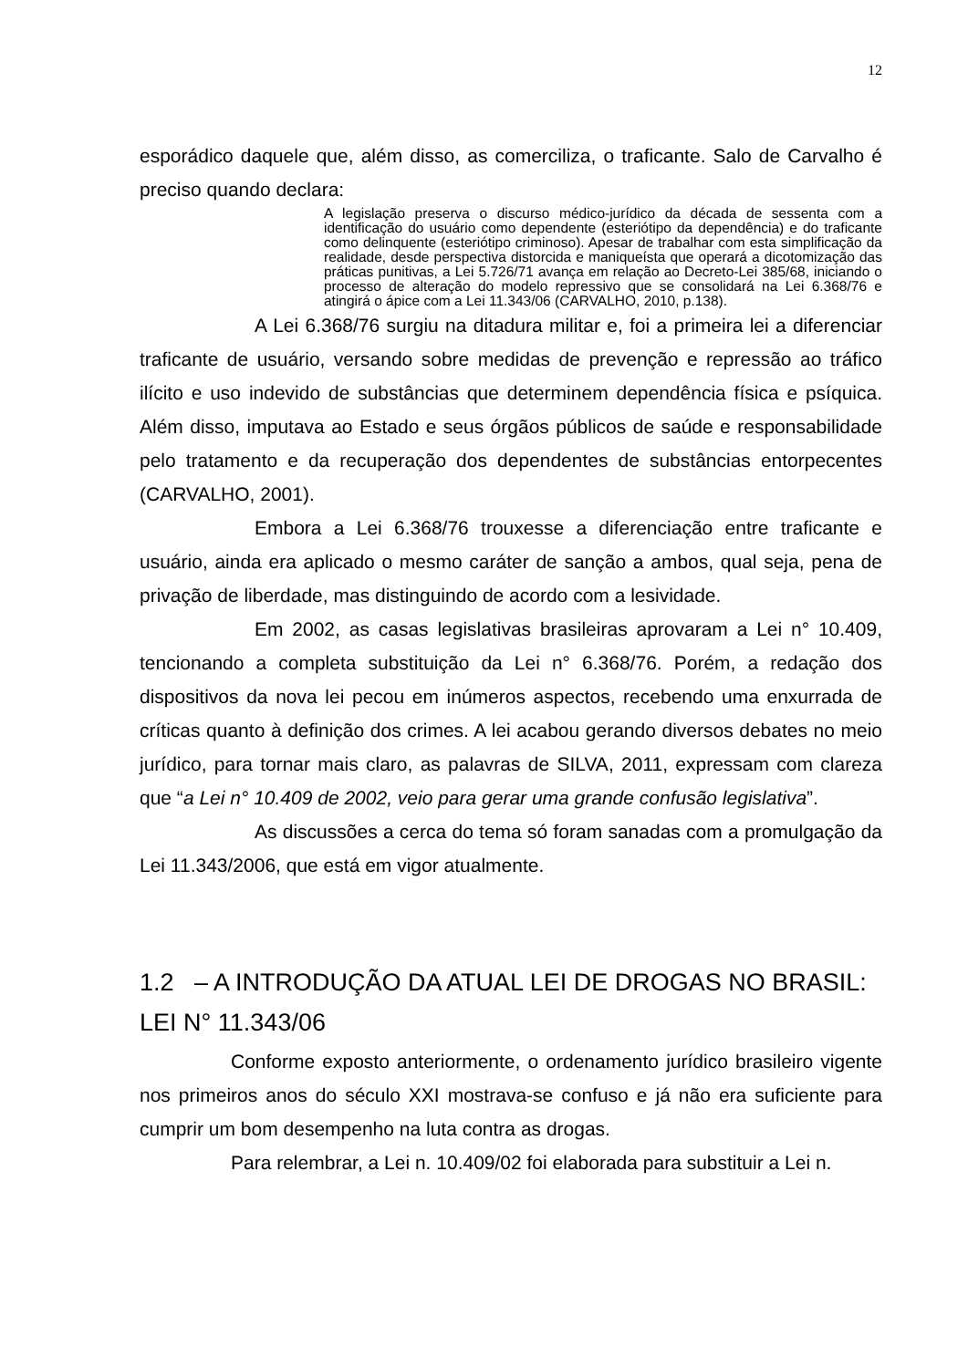12
esporádico daquele que, além disso, as comerciliza, o traficante. Salo de Carvalho é preciso quando declara:
A legislação preserva o discurso médico-jurídico da década de sessenta com a identificação do usuário como dependente (esteriótipo da dependência) e do traficante como delinquente (esteriótipo criminoso). Apesar de trabalhar com esta simplificação da realidade, desde perspectiva distorcida e maniqueísta que operará a dicotomização das práticas punitivas, a Lei 5.726/71 avança em relação ao Decreto-Lei 385/68, iniciando o processo de alteração do modelo repressivo que se consolidará na Lei 6.368/76 e atingirá o ápice com a Lei 11.343/06 (CARVALHO, 2010, p.138).
A Lei 6.368/76 surgiu na ditadura militar e, foi a primeira lei a diferenciar traficante de usuário, versando sobre medidas de prevenção e repressão ao tráfico ilícito e uso indevido de substâncias que determinem dependência física e psíquica. Além disso, imputava ao Estado e seus órgãos públicos de saúde e responsabilidade pelo tratamento e da recuperação dos dependentes de substâncias entorpecentes (CARVALHO, 2001).
Embora a Lei 6.368/76 trouxesse a diferenciação entre traficante e usuário, ainda era aplicado o mesmo caráter de sanção a ambos, qual seja, pena de privação de liberdade, mas distinguindo de acordo com a lesividade.
Em 2002, as casas legislativas brasileiras aprovaram a Lei n° 10.409, tencionando a completa substituição da Lei n° 6.368/76. Porém, a redação dos dispositivos da nova lei pecou em inúmeros aspectos, recebendo uma enxurrada de críticas quanto à definição dos crimes. A lei acabou gerando diversos debates no meio jurídico, para tornar mais claro, as palavras de SILVA, 2011, expressam com clareza que “a Lei n° 10.409 de 2002, veio para gerar uma grande confusão legislativa”.
As discussões a cerca do tema só foram sanadas com a promulgação da Lei 11.343/2006, que está em vigor atualmente.
1.2 – A INTRODUÇÃO DA ATUAL LEI DE DROGAS NO BRASIL: LEI N° 11.343/06
Conforme exposto anteriormente, o ordenamento jurídico brasileiro vigente nos primeiros anos do século XXI mostrava-se confuso e já não era suficiente para cumprir um bom desempenho na luta contra as drogas.
Para relembrar, a Lei n. 10.409/02 foi elaborada para substituir a Lei n.